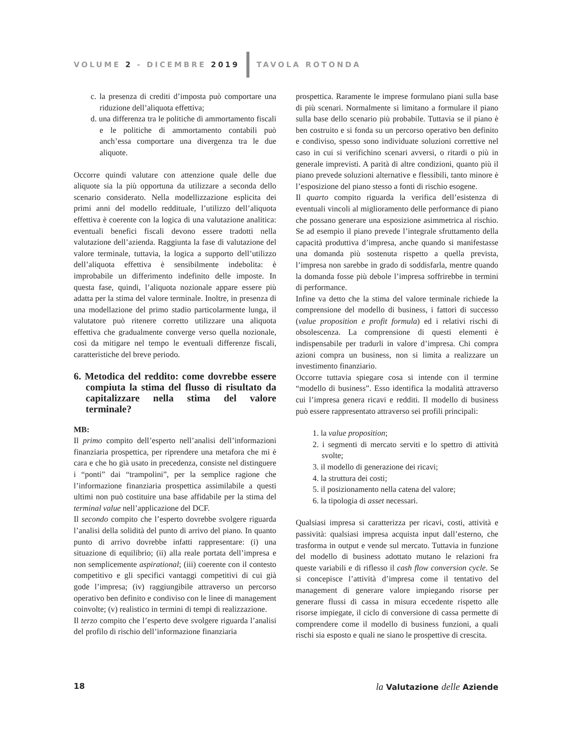VOLUME 2 - DICEMBRE 2019 TAVOLA ROTONDA
c. la presenza di crediti d’imposta può comportare una riduzione dell’aliquota effettiva;
d. una differenza tra le politiche di ammortamento fiscali e le politiche di ammortamento contabili può anch’essa comportare una divergenza tra le due aliquote.
Occorre quindi valutare con attenzione quale delle due aliquote sia la più opportuna da utilizzare a seconda dello scenario considerato. Nella modellizzazione esplicita dei primi anni del modello reddituale, l’utilizzo dell’aliquota effettiva è coerente con la logica di una valutazione analitica: eventuali benefici fiscali devono essere tradotti nella valutazione dell’azienda. Raggiunta la fase di valutazione del valore terminale, tuttavia, la logica a supporto dell’utilizzo dell’aliquota effettiva è sensibilmente indebolita: è improbabile un differimento indefinito delle imposte. In questa fase, quindi, l’aliquota nozionale appare essere più adatta per la stima del valore terminale. Inoltre, in presenza di una modellazione del primo stadio particolarmente lunga, il valutatore può ritenere corretto utilizzare una aliquota effettiva che gradualmente converge verso quella nozionale, così da mitigare nel tempo le eventuali differenze fiscali, caratteristiche del breve periodo.
6. Metodica del reddito: come dovrebbe essere compiuta la stima del flusso di risultato da capitalizzare nella stima del valore terminale?
MB:
Il primo compito dell’esperto nell’analisi dell’informazioni finanziaria prospettica, per riprendere una metafora che mi è cara e che ho già usato in precedenza, consiste nel distinguere i “ponti” dai “trampolini”, per la semplice ragione che l’informazione finanziaria prospettica assimilabile a questi ultimi non può costituire una base affidabile per la stima del terminal value nell’applicazione del DCF.
Il secondo compito che l’esperto dovrebbe svolgere riguarda l’analisi della solidità del punto di arrivo del piano. In quanto punto di arrivo dovrebbe infatti rappresentare: (i) una situazione di equilibrio; (ii) alla reale portata dell’impresa e non semplicemente aspirational; (iii) coerente con il contesto competitivo e gli specifici vantaggi competitivi di cui già gode l’impresa; (iv) raggiungibile attraverso un percorso operativo ben definito e condiviso con le linee di management coinvolte; (v) realistico in termini di tempi di realizzazione.
Il terzo compito che l’esperto deve svolgere riguarda l’analisi del profilo di rischio dell’informazione finanziaria
prospettica. Raramente le imprese formulano piani sulla base di più scenari. Normalmente si limitano a formulare il piano sulla base dello scenario più probabile. Tuttavia se il piano è ben costruito e si fonda su un percorso operativo ben definito e condiviso, spesso sono individuate soluzioni correttive nel caso in cui si verifichino scenari avversi, o ritardi o più in generale imprevisti. A parità di altre condizioni, quanto più il piano prevede soluzioni alternative e flessibili, tanto minore è l’esposizione del piano stesso a fonti di rischio esogene.
Il quarto compito riguarda la verifica dell’esistenza di eventuali vincoli al miglioramento delle performance di piano che possano generare una esposizione asimmetrica al rischio. Se ad esempio il piano prevede l’integrale sfruttamento della capacità produttiva d’impresa, anche quando si manifestasse una domanda più sostenuta rispetto a quella prevista, l’impresa non sarebbe in grado di soddisfarla, mentre quando la domanda fosse più debole l’impresa soffrirebbe in termini di performance.
Infine va detto che la stima del valore terminale richiede la comprensione del modello di business, i fattori di successo (value proposition e profit formula) ed i relativi rischi di obsolescenza. La comprensione di questi elementi è indispensabile per tradurli in valore d’impresa. Chi compra azioni compra un business, non si limita a realizzare un investimento finanziario.
Occorre tuttavia spiegare cosa si intende con il termine “modello di business”. Esso identifica la modalità attraverso cui l’impresa genera ricavi e redditi. Il modello di business può essere rappresentato attraverso sei profili principali:
1. la value proposition;
2. i segmenti di mercato serviti e lo spettro di attività svolte;
3. il modello di generazione dei ricavi;
4. la struttura dei costi;
5. il posizionamento nella catena del valore;
6. la tipologia di asset necessari.
Qualsiasi impresa si caratterizza per ricavi, costi, attività e passività: qualsiasi impresa acquista input dall’esterno, che trasforma in output e vende sul mercato. Tuttavia in funzione del modello di business adottato mutano le relazioni fra queste variabili e di riflesso il cash flow conversion cycle. Se si concepisce l’attività d’impresa come il tentativo del management di generare valore impiegando risorse per generare flussi di cassa in misura eccedente rispetto alle risorse impiegate, il ciclo di conversione di cassa permette di comprendere come il modello di business funzioni, a quali rischi sia esposto e quali ne siano le prospettive di crescita.
18 la Valutazione delle Aziende